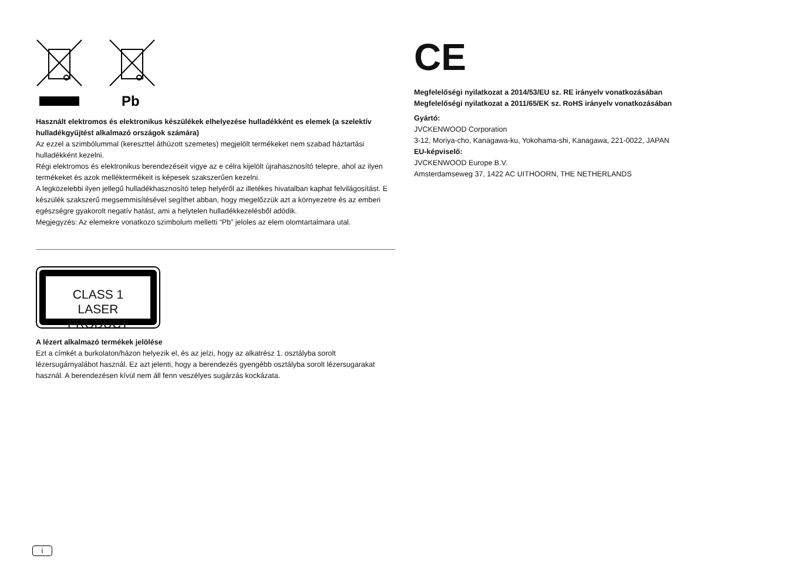Pb
Használt elektromos és elektronikus készülékek elhelyezése hulladékként es elemek (a szelektív hulladékgyűjtést alkalmazó országok számára)
Az ezzel a szimbólummal (kereszttel áthúzott szemetes) megjelölt termékeket nem szabad háztartási hulladékként kezelni.
Régi elektromos és elektronikus berendezéseit vigye az e célra kijelölt újrahasznosító telepre, ahol az ilyen termékeket és azok melléktermékeit is képesek szakszerűen kezelni.
A legközelebbi ilyen jellegű hulladékhasznosító telep helyéről az illetékes hivatalban kaphat felvilágosítást. E készülék szakszerű megsemmisítésével segíthet abban, hogy megelőzzük azt a környezetre és az emberi egészségre gyakorolt negatív hatást, ami a helytelen hulladékkezelésből adódik.
Megjegyzés: Az elemekre vonatkozo szimbolum melletti “Pb” jeloles az elem olomtartalmara utal.
CLASS 1
LASER PRODUCT
A lézert alkalmazó termékek jelölése
Ezt a címkét a burkolaton/házon helyezik el, és az jelzi, hogy az alkatrész 1. osztályba sorolt lézersugárnyalábot használ. Ez azt jelenti, hogy a berendezés gyengébb osztályba sorolt lézersugarakat használ. A berendezésen kívül nem áll fenn veszélyes sugárzás kockázata.
CE
Megfelelőségi nyilatkozat a 2014/53/EU sz. RE irányelv vonatkozásában
Megfelelőségi nyilatkozat a 2011/65/EK sz. RoHS irányelv vonatkozásában
Gyártó:
JVCKENWOOD Corporation
3-12, Moriya-cho, Kanagawa-ku, Yokohama-shi, Kanagawa, 221-0022, JAPAN
EU-képviselő:
JVCKENWOOD Europe B.V.
Amsterdamseweg 37, 1422 AC UITHOORN, THE NETHERLANDS
i